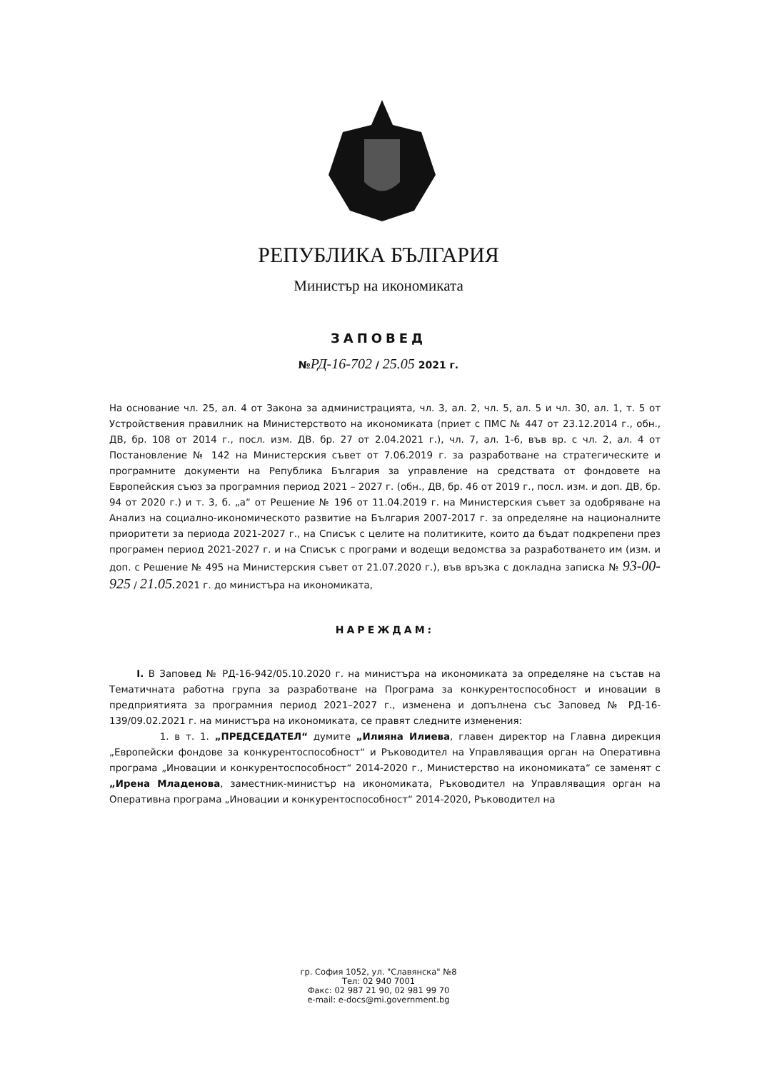РЕПУБЛИКА БЪЛГАРИЯ
Министър на икономиката
ЗАПОВЕД
№РД-16-702 / 25.05 2021 г.
На основание чл. 25, ал. 4 от Закона за администрацията, чл. 3, ал. 2, чл. 5, ал. 5 и чл. 30, ал. 1, т. 5 от Устройствения правилник на Министерството на икономиката (приет с ПМС № 447 от 23.12.2014 г., обн., ДВ, бр. 108 от 2014 г., посл. изм. ДВ. бр. 27 от 2.04.2021 г.), чл. 7, ал. 1-6, във вр. с чл. 2, ал. 4 от Постановление № 142 на Министерския съвет от 7.06.2019 г. за разработване на стратегическите и програмните документи на Република България за управление на средствата от фондовете на Европейския съюз за програмния период 2021 – 2027 г. (обн., ДВ, бр. 46 от 2019 г., посл. изм. и доп. ДВ, бр. 94 от 2020 г.) и т. 3, б. „а“ от Решение № 196 от 11.04.2019 г. на Министерския съвет за одобряване на Анализ на социално-икономическото развитие на България 2007-2017 г. за определяне на националните приоритети за периода 2021-2027 г., на Списък с целите на политиките, които да бъдат подкрепени през програмен период 2021-2027 г. и на Списък с програми и водещи ведомства за разработването им (изм. и доп. с Решение № 495 на Министерския съвет от 21.07.2020 г.), във връзка с докладна записка № 93-00-925 / 21.05. 2021 г. до министъра на икономиката,
НАРЕЖДАМ:
I. В Заповед № РД-16-942/05.10.2020 г. на министъра на икономиката за определяне на състав на Тематичната работна група за разработване на Програма за конкурентоспособност и иновации в предприятията за програмния период 2021–2027 г., изменена и допълнена със Заповед № РД-16-139/09.02.2021 г. на министъра на икономиката, се правят следните изменения:
1. в т. 1. „ПРЕДСЕДАТЕЛ“ думите „Илияна Илиева, главен директор на Главна дирекция „Европейски фондове за конкурентоспособност“ и Ръководител на Управляващия орган на Оперативна програма „Иновации и конкурентоспособност“ 2014-2020 г., Министерство на икономиката“ се заменят с „Ирена Младенова, заместник-министър на икономиката, Ръководител на Управляващия орган на Оперативна програма „Иновации и конкурентоспособност“ 2014-2020, Ръководител на
гр. София 1052, ул. "Славянска" №8
Тел: 02 940 7001
Факс: 02 987 21 90, 02 981 99 70
e-mail: e-docs@mi.government.bg